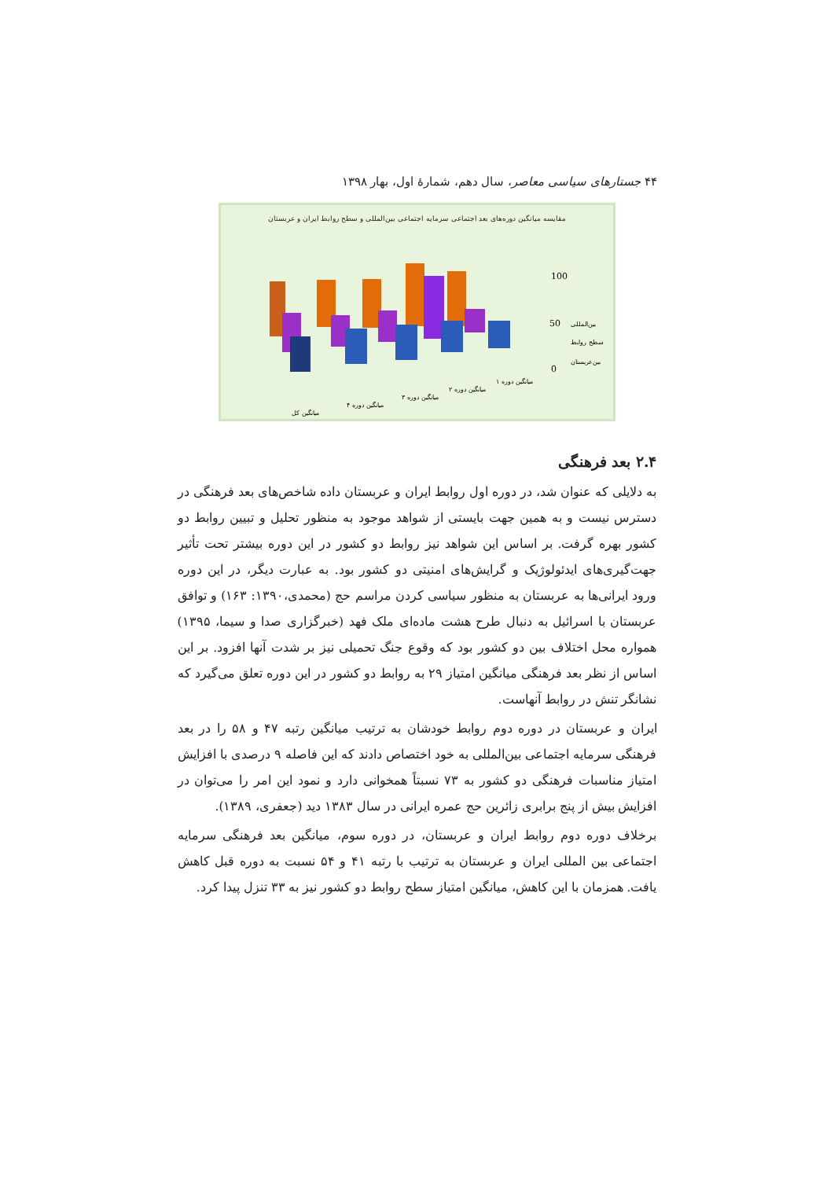۴۴ جستارهای سیاسی معاصر، سال دهم، شمارهٔ اول، بهار ۱۳۹۸
مقایسه میانگین دوره‌های بعد اجتماعی سرمایه اجتماعی بین‌المللی و سطح روابط ایران و عربستان
100
50
0
بین‌المللی
سطح روابط
بین‌عربستان
میانگین کل
میانگین دوره ۴
میانگین دوره ۳
میانگین دوره ۲
میانگین دوره ۱
۲.۴ بعد فرهنگی
به دلایلی که عنوان شد، در دوره اول روابط ایران و عربستان داده شاخص‌های بعد فرهنگی در دسترس نیست و به همین جهت بایستی از شواهد موجود به منظور تحلیل و تبیین روابط دو کشور بهره گرفت. بر اساس این شواهد نیز روابط دو کشور در این دوره بیشتر تحت تأثیر جهت‌گیری‌های ایدئولوژیک و گرایش‌های امنیتی دو کشور بود. به عبارت دیگر، در این دوره ورود ایرانی‌ها به عربستان به منظور سیاسی کردن مراسم حج (محمدی،۱۳۹۰: ۱۶۳) و توافق عربستان با اسرائیل به دنبال طرح هشت ماده‌ای ملک فهد (خبرگزاری صدا و سیما، ۱۳۹۵) همواره محل اختلاف بین دو کشور بود که وقوع جنگ تحمیلی نیز بر شدت آنها افزود. بر این اساس از نظر بعد فرهنگی میانگین امتیاز ۲۹ به روابط دو کشور در این دوره تعلق می‌گیرد که نشانگر تنش در روابط آنهاست.
ایران و عربستان در دوره دوم روابط خودشان به ترتیب میانگین رتبه ۴۷ و ۵۸ را در بعد فرهنگی سرمایه اجتماعی بین‌المللی به خود اختصاص دادند که این فاصله ۹ درصدی با افزایش امتیاز مناسبات فرهنگی دو کشور به ۷۳ نسبتاً همخوانی دارد و نمود این امر را می‌توان در افزایش بیش از پنج برابری زائرین حج عمره ایرانی در سال ۱۳۸۳ دید (جعفری، ۱۳۸۹).
برخلاف دوره دوم روابط ایران و عربستان، در دوره سوم، میانگین بعد فرهنگی سرمایه اجتماعی بین المللی ایران و عربستان به ترتیب با رتبه ۴۱ و ۵۴ نسبت به دوره قبل کاهش یافت. همزمان با این کاهش، میانگین امتیاز سطح روابط دو کشور نیز به ۳۳ تنزل پیدا کرد.